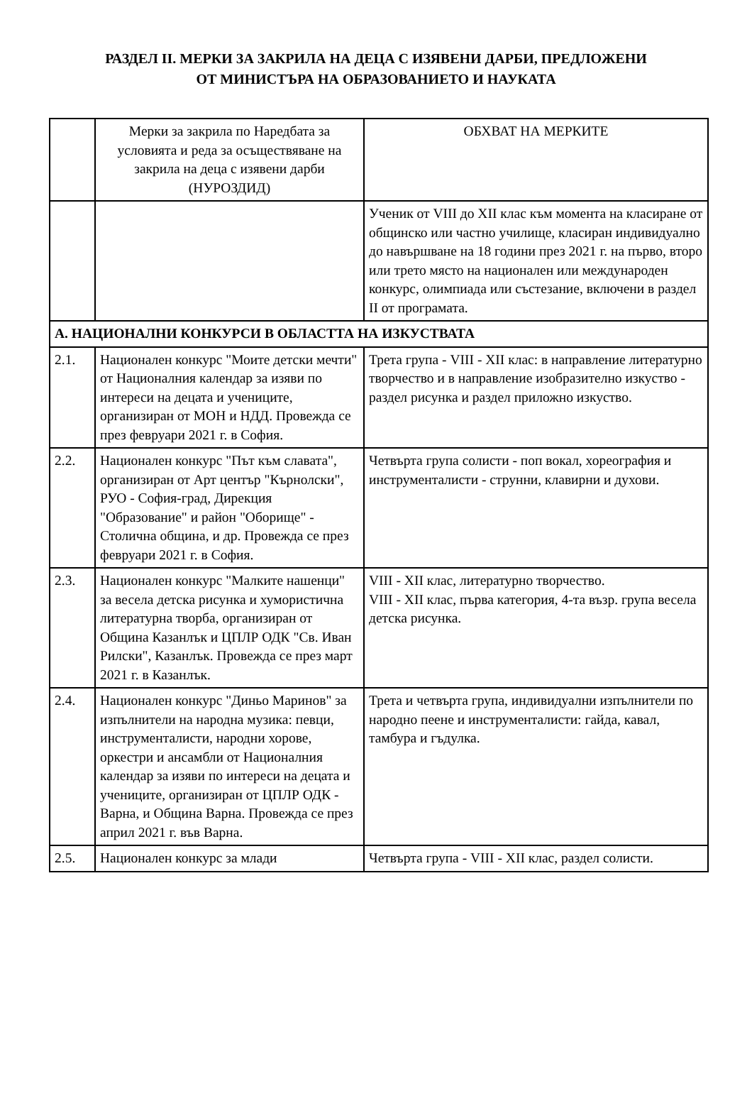РАЗДЕЛ II. МЕРКИ ЗА ЗАКРИЛА НА ДЕЦА С ИЗЯВЕНИ ДАРБИ, ПРЕДЛОЖЕНИ
ОТ МИНИСТЪРА НА ОБРАЗОВАНИЕТО И НАУКАТА
| | Мерки за закрила по Наредбата за условията и реда за осъществяване на закрила на деца с изявени дарби (НУРОЗДИД) | ОБХВАТ НА МЕРКИТЕ |
| | | Ученик от VIII до XII клас към момента на класиране от общинско или частно училище, класиран индивидуално до навършване на 18 години през 2021 г. на първо, второ или трето място на национален или международен конкурс, олимпиада или състезание, включени в раздел II от програмата. |
| А. НАЦИОНАЛНИ КОНКУРСИ В ОБЛАСТТА НА ИЗКУСТВАТА | | |
| 2.1. | Национален конкурс "Моите детски мечти" от Националния календар за изяви по интереси на децата и учениците, организиран от МОН и НДД. Провежда се през февруари 2021 г. в София. | Трета група - VIII - XII клас: в направление литературно творчество и в направление изобразително изкуство - раздел рисунка и раздел приложно изкуство. |
| 2.2. | Национален конкурс "Път към славата", организиран от Арт център "Кърнолски", РУО - София-град, Дирекция "Образование" и район "Оборище" - Столична община, и др. Провежда се през февруари 2021 г. в София. | Четвърта група солисти - поп вокал, хореография и инструменталисти - струнни, клавирни и духови. |
| 2.3. | Национален конкурс "Малките нашенци" за весела детска рисунка и хумористична литературна творба, организиран от Община Казанлък и ЦПЛР ОДК "Св. Иван Рилски", Казанлък. Провежда се през март 2021 г. в Казанлък. | VIII - XII клас, литературно творчество. VIII - XII клас, първа категория, 4-та възр. група весела детска рисунка. |
| 2.4. | Национален конкурс "Диньо Маринов" за изпълнители на народна музика: певци, инструменталисти, народни хорове, оркестри и ансамбли от Националния календар за изяви по интереси на децата и учениците, организиран от ЦПЛР ОДК - Варна, и Община Варна. Провежда се през април 2021 г. във Варна. | Трета и четвърта група, индивидуални изпълнители по народно пеене и инструменталисти: гайда, кавал, тамбура и гъдулка. |
| 2.5. | Национален конкурс за млади | Четвърта група - VIII - XII клас, раздел солисти. |